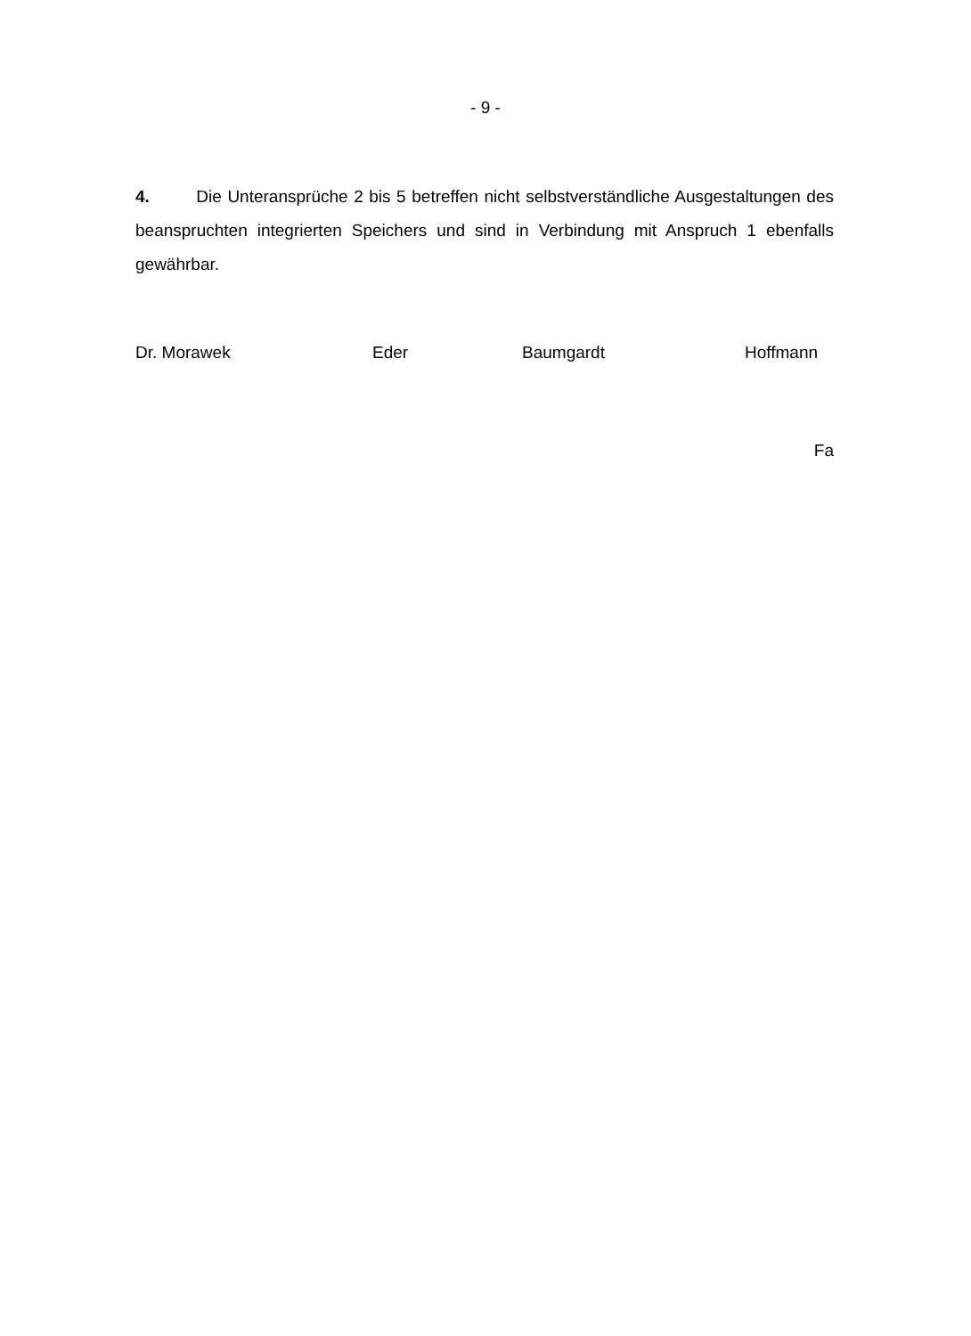- 9 -
4. Die Unteransprüche 2 bis 5 betreffen nicht selbstverständliche Ausgestaltungen des beanspruchten integrierten Speichers und sind in Verbindung mit Anspruch 1 ebenfalls gewährbar.
Dr. Morawek Eder Baumgardt Hoffmann
Fa